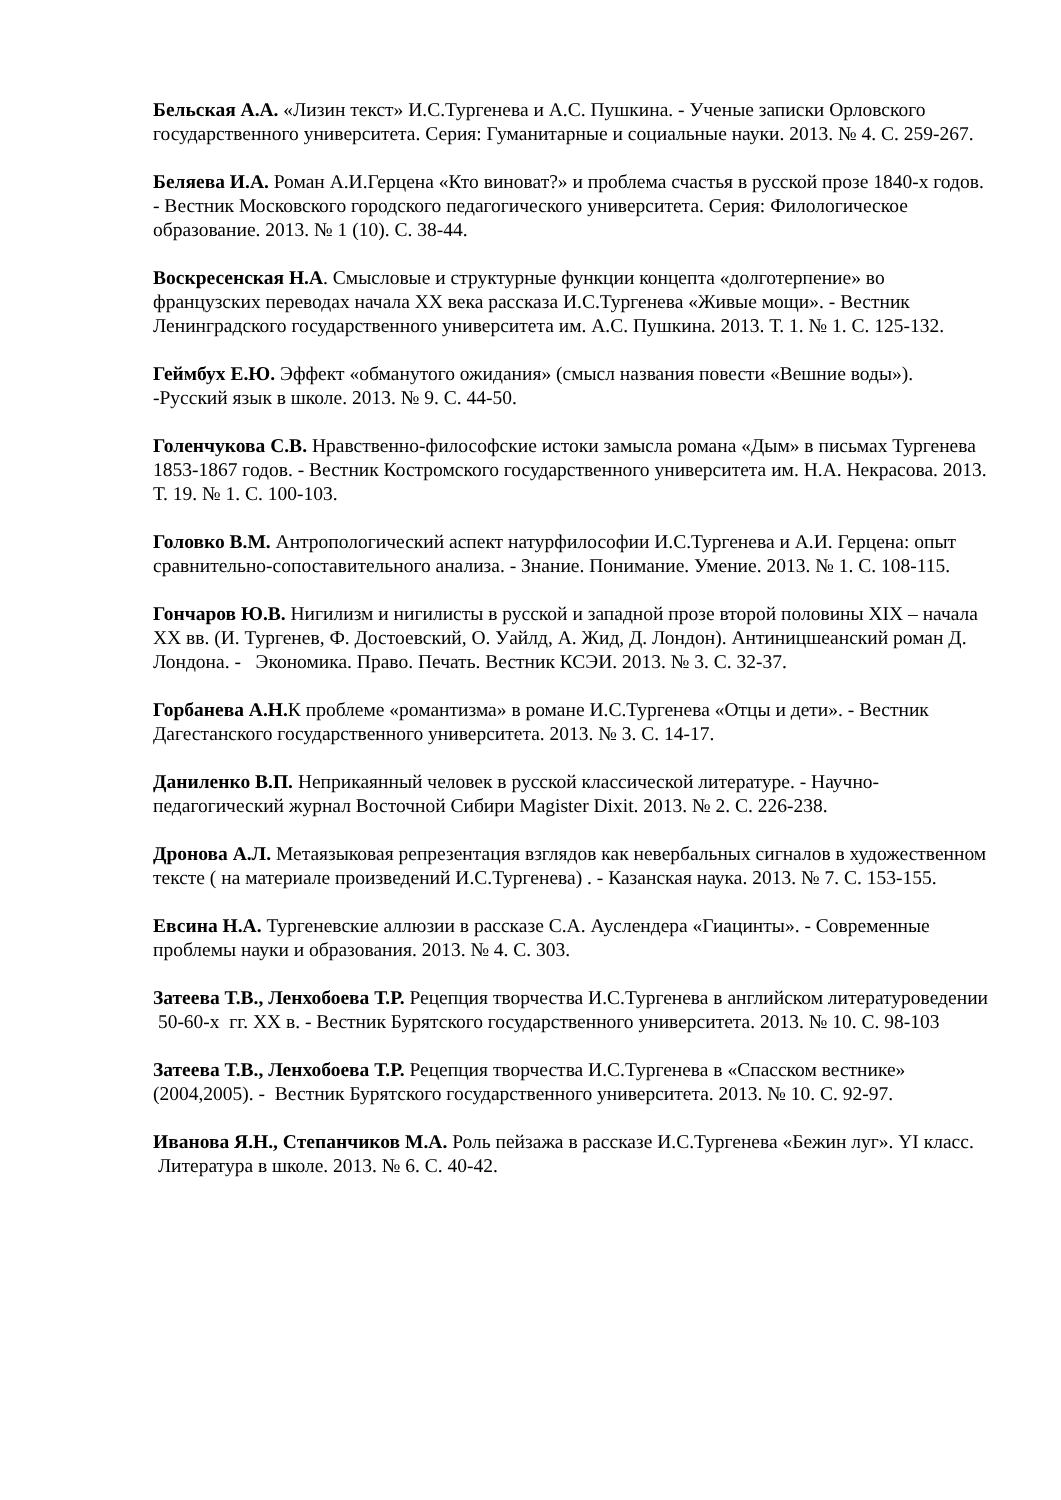Бельская А.А. «Лизин текст» И.С.Тургенева и А.С. Пушкина. - Ученые записки Орловского государственного университета. Серия: Гуманитарные и социальные науки. 2013. № 4. С. 259-267.
Беляева И.А. Роман А.И.Герцена «Кто виноват?» и проблема счастья в русской прозе 1840-х годов. - Вестник Московского городского педагогического университета. Серия: Филологическое образование. 2013. № 1 (10). С. 38-44.
Воскресенская Н.А. Смысловые и структурные функции концепта «долготерпение» во французских переводах начала XX века рассказа И.С.Тургенева «Живые мощи». - Вестник Ленинградского государственного университета им. А.С. Пушкина. 2013. Т. 1. № 1. С. 125-132.
Геймбух Е.Ю. Эффект «обманутого ожидания» (смысл названия повести «Вешние воды»). -Русский язык в школе. 2013. № 9. С. 44-50.
Голенчукова С.В. Нравственно-философские истоки замысла романа «Дым» в письмах Тургенева 1853-1867 годов. - Вестник Костромского государственного университета им. Н.А. Некрасова. 2013. Т. 19. № 1. С. 100-103.
Головко В.М. Антропологический аспект натурфилософии И.С.Тургенева и А.И. Герцена: опыт сравнительно-сопоставительного анализа. - Знание. Понимание. Умение. 2013. № 1. С. 108-115.
Гончаров Ю.В. Нигилизм и нигилисты в русской и западной прозе второй половины XIX – начала XX вв. (И. Тургенев, Ф. Достоевский, О. Уайлд, А. Жид, Д. Лондон). Антиницшеанский роман Д. Лондона. - Экономика. Право. Печать. Вестник КСЭИ. 2013. № 3. С. 32-37.
Горбанева А.Н. К проблеме «романтизма» в романе И.С.Тургенева «Отцы и дети». - Вестник Дагестанского государственного университета. 2013. № 3. С. 14-17.
Даниленко В.П. Неприкаянный человек в русской классической литературе. - Научно-педагогический журнал Восточной Сибири Magister Dixit. 2013. № 2. С. 226-238.
Дронова А.Л. Метаязыковая репрезентация взглядов как невербальных сигналов в художественном тексте ( на материале произведений И.С.Тургенева) . - Казанская наука. 2013. № 7. С. 153-155.
Евсина Н.А. Тургеневские аллюзии в рассказе С.А. Ауслендера «Гиацинты». - Современные проблемы науки и образования. 2013. № 4. С. 303.
Затеева Т.В., Ленхобоева Т.Р. Рецепция творчества И.С.Тургенева в английском литературоведении 50-60-х гг. XX в. - Вестник Бурятского государственного университета. 2013. № 10. С. 98-103
Затеева Т.В., Ленхобоева Т.Р. Рецепция творчества И.С.Тургенева в «Спасском вестнике» (2004,2005). - Вестник Бурятского государственного университета. 2013. № 10. С. 92-97.
Иванова Я.Н., Степанчиков М.А. Роль пейзажа в рассказе И.С.Тургенева «Бежин луг». YI класс. Литература в школе. 2013. № 6. С. 40-42.